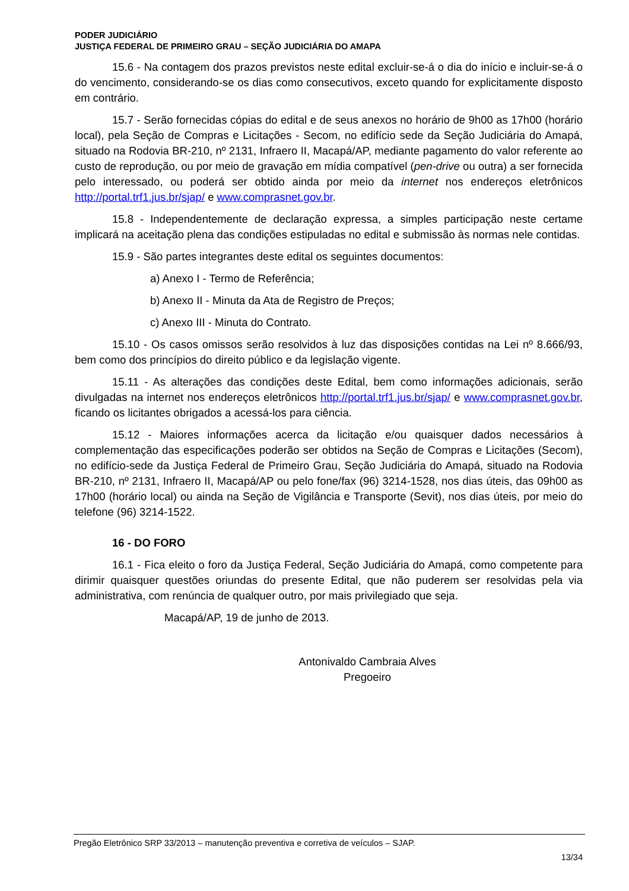PODER JUDICIÁRIO
JUSTIÇA FEDERAL DE PRIMEIRO GRAU – SEÇÃO JUDICIÁRIA DO AMAPA
15.6 - Na contagem dos prazos previstos neste edital excluir-se-á o dia do início e incluir-se-á o do vencimento, considerando-se os dias como consecutivos, exceto quando for explicitamente disposto em contrário.
15.7 - Serão fornecidas cópias do edital e de seus anexos no horário de 9h00 as 17h00 (horário local), pela Seção de Compras e Licitações - Secom, no edifício sede da Seção Judiciária do Amapá, situado na Rodovia BR-210, nº 2131, Infraero II, Macapá/AP, mediante pagamento do valor referente ao custo de reprodução, ou por meio de gravação em mídia compatível (pen-drive ou outra) a ser fornecida pelo interessado, ou poderá ser obtido ainda por meio da internet nos endereços eletrônicos http://portal.trf1.jus.br/sjap/ e www.comprasnet.gov.br.
15.8 - Independentemente de declaração expressa, a simples participação neste certame implicará na aceitação plena das condições estipuladas no edital e submissão às normas nele contidas.
15.9 - São partes integrantes deste edital os seguintes documentos:
a) Anexo I - Termo de Referência;
b) Anexo II - Minuta da Ata de Registro de Preços;
c) Anexo III - Minuta do Contrato.
15.10 - Os casos omissos serão resolvidos à luz das disposições contidas na Lei nº 8.666/93, bem como dos princípios do direito público e da legislação vigente.
15.11 - As alterações das condições deste Edital, bem como informações adicionais, serão divulgadas na internet nos endereços eletrônicos http://portal.trf1.jus.br/sjap/ e www.comprasnet.gov.br, ficando os licitantes obrigados a acessá-los para ciência.
15.12 - Maiores informações acerca da licitação e/ou quaisquer dados necessários à complementação das especificações poderão ser obtidos na Seção de Compras e Licitações (Secom), no edifício-sede da Justiça Federal de Primeiro Grau, Seção Judiciária do Amapá, situado na Rodovia BR-210, nº 2131, Infraero II, Macapá/AP ou pelo fone/fax (96) 3214-1528, nos dias úteis, das 09h00 as 17h00 (horário local) ou ainda na Seção de Vigilância e Transporte (Sevit), nos dias úteis, por meio do telefone (96) 3214-1522.
16 - DO FORO
16.1 - Fica eleito o foro da Justiça Federal, Seção Judiciária do Amapá, como competente para dirimir quaisquer questões oriundas do presente Edital, que não puderem ser resolvidas pela via administrativa, com renúncia de qualquer outro, por mais privilegiado que seja.
Macapá/AP, 19 de junho de 2013.
Antonivaldo Cambraia Alves
Pregoeiro
Pregão Eletrônico SRP 33/2013 – manutenção preventiva e corretiva de veículos – SJAP.
13/34